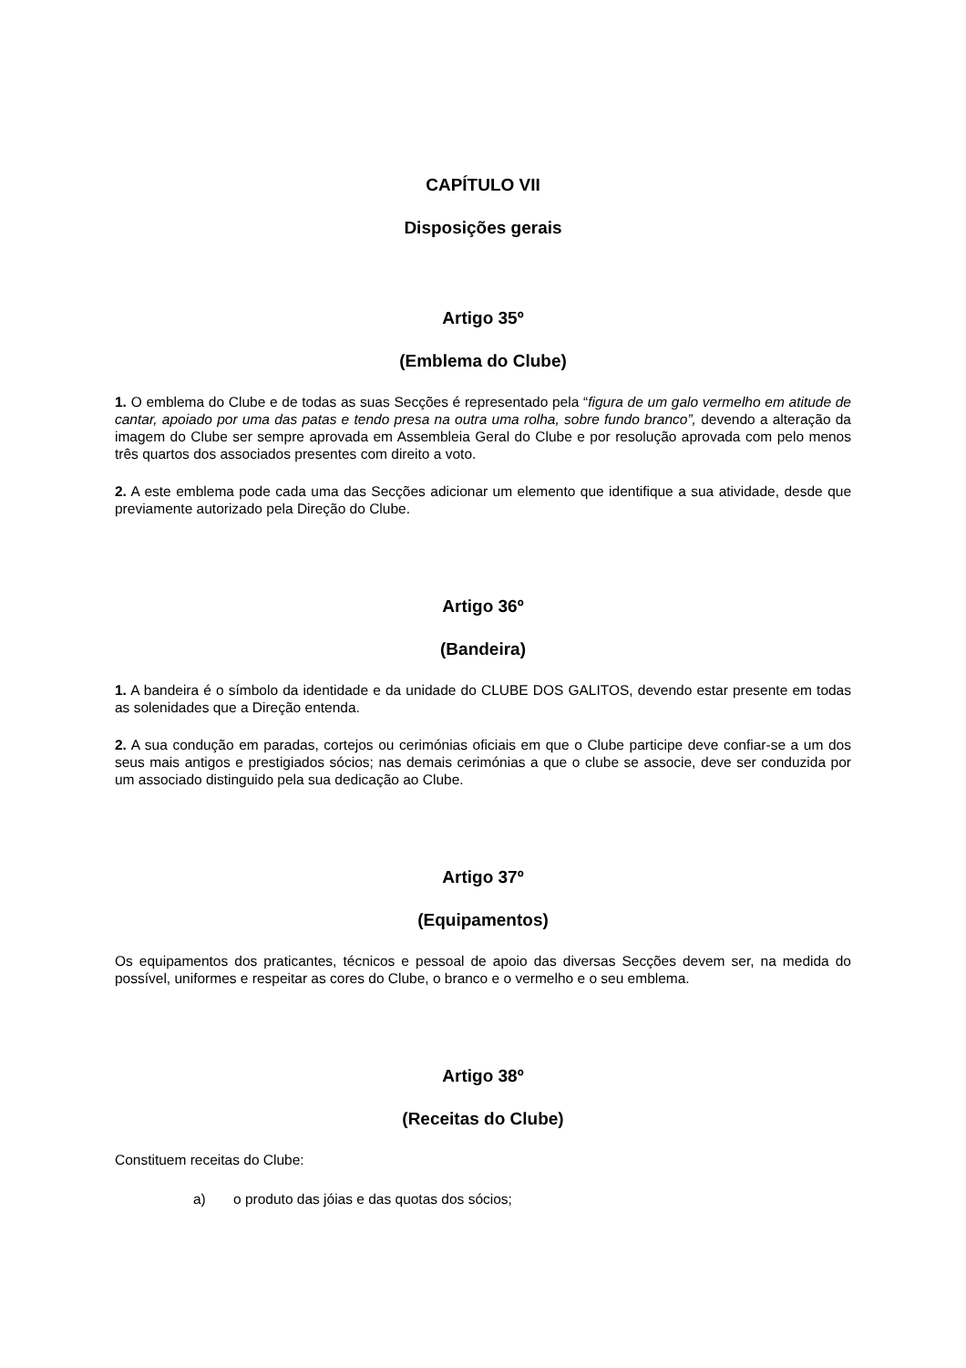CAPÍTULO VII
Disposições gerais
Artigo 35º
(Emblema do Clube)
1. O emblema do Clube e de todas as suas Secções é representado pela “figura de um galo vermelho em atitude de cantar, apoiado por uma das patas e tendo presa na outra uma rolha, sobre fundo branco”, devendo a alteração da imagem do Clube ser sempre aprovada em Assembleia Geral do Clube e por resolução aprovada com pelo menos três quartos dos associados presentes com direito a voto.
2. A este emblema pode cada uma das Secções adicionar um elemento que identifique a sua atividade, desde que previamente autorizado pela Direção do Clube.
Artigo 36º
(Bandeira)
1. A bandeira é o símbolo da identidade e da unidade do CLUBE DOS GALITOS, devendo estar presente em todas as solenidades que a Direção entenda.
2. A sua condução em paradas, cortejos ou cerimónias oficiais em que o Clube participe deve confiar-se a um dos seus mais antigos e prestigiados sócios; nas demais cerimónias a que o clube se associe, deve ser conduzida por um associado distinguido pela sua dedicação ao Clube.
Artigo 37º
(Equipamentos)
Os equipamentos dos praticantes, técnicos e pessoal de apoio das diversas Secções devem ser, na medida do possível, uniformes e respeitar as cores do Clube, o branco e o vermelho e o seu emblema.
Artigo 38º
(Receitas do Clube)
Constituem receitas do Clube:
a) o produto das jóias e das quotas dos sócios;